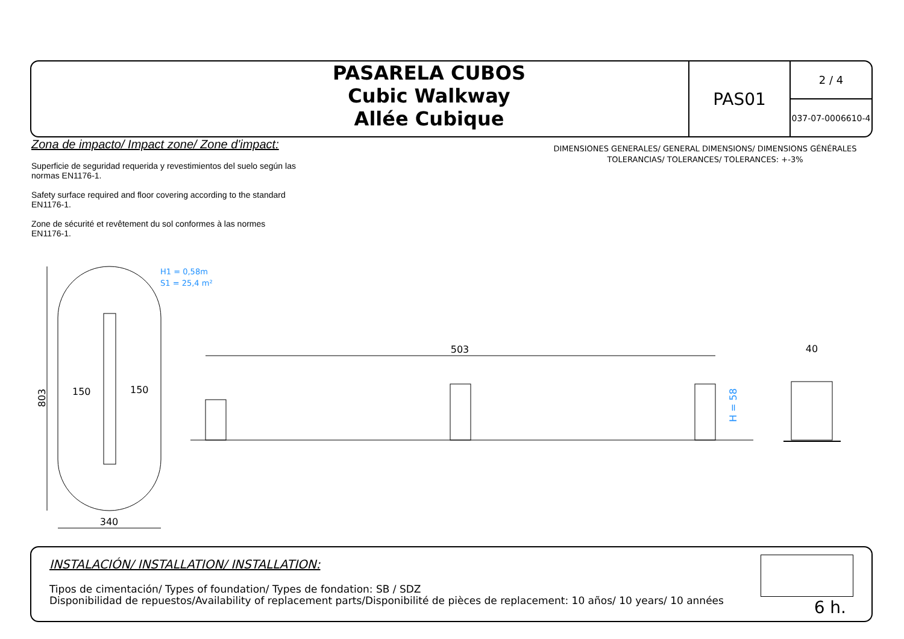PASARELA CUBOS
Cubic Walkway
Allée Cubique
PAS01
2 / 4
037-07-0006610-4
Zona de impacto/ Impact zone/ Zone d'impact:
Superficie de seguridad requerida y revestimientos del suelo según las normas EN1176-1.
Safety surface required and floor covering according to the standard EN1176-1.
Zone de sécurité et revêtement du sol conformes à las normes EN1176-1.
DIMENSIONES GENERALES/ GENERAL DIMENSIONS/ DIMENSIONS GÉNÉRALES
TOLERANCIAS/ TOLERANCES/ TOLERANCES: +-3%
803
340
150
150
H1 = 0,58m
S1 = 25,4 m²
503
H = 58
40
INSTALACIÓN/ INSTALLATION/ INSTALLATION:
Tipos de cimentación/ Types of foundation/ Types de fondation: SB / SDZ
Disponibilidad de repuestos/Availability of replacement parts/Disponibilité de pièces de replacement: 10 años/ 10 years/ 10 années
6 h.